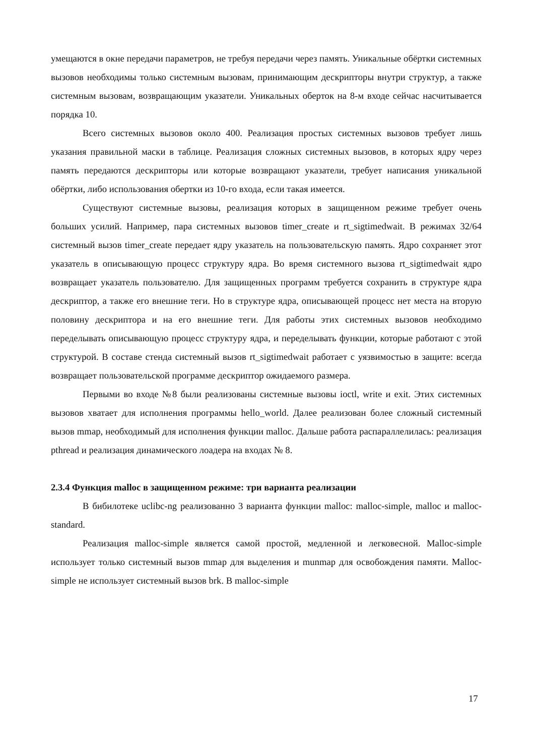умещаются в окне передачи параметров, не требуя передачи через память. Уникальные обёртки системных вызовов необходимы только системным вызовам, принимающим дескрипторы внутри структур, а также системным вызовам, возвращающим указатели. Уникальных оберток на 8-м входе сейчас насчитывается порядка 10.
Всего системных вызовов около 400. Реализация простых системных вызовов требует лишь указания правильной маски в таблице. Реализация сложных системных вызовов, в которых ядру через память передаются дескрипторы или которые возвращают указатели, требует написания уникальной обёртки, либо использования обертки из 10-го входа, если такая имеется.
Существуют системные вызовы, реализация которых в защищенном режиме требует очень больших усилий. Например, пара системных вызовов timer_create и rt_sigtimedwait. В режимах 32/64 системный вызов timer_create передает ядру указатель на пользовательскую память. Ядро сохраняет этот указатель в описывающую процесс структуру ядра. Во время системного вызова rt_sigtimedwait ядро возвращает указатель пользователю. Для защищенных программ требуется сохранить в структуре ядра дескриптор, а также его внешние теги. Но в структуре ядра, описывающей процесс нет места на вторую половину дескриптора и на его внешние теги. Для работы этих системных вызовов необходимо переделывать описывающую процесс структуру ядра, и переделывать функции, которые работают с этой структурой. В составе стенда системный вызов rt_sigtimedwait работает с уязвимостью в защите: всегда возвращает пользовательской программе дескриптор ожидаемого размера.
Первыми во входе №8 были реализованы системные вызовы ioctl, write и exit. Этих системных вызовов хватает для исполнения программы hello_world. Далее реализован более сложный системный вызов mmap, необходимый для исполнения функции malloc. Дальше работа распараллелилась: реализация pthread и реализация динамического лоадера на входах № 8.
2.3.4 Функция malloc в защищенном режиме: три варианта реализации
В бибилотеке uclibc-ng реализованно 3 варианта функции malloc: malloc-simple, malloc и malloc-standard.
Реализация malloc-simple является самой простой, медленной и легковесной. Malloc-simple использует только системный вызов mmap для выделения и munmap для освобождения памяти. Malloc-simple не использует системный вызов brk. В malloc-simple
17